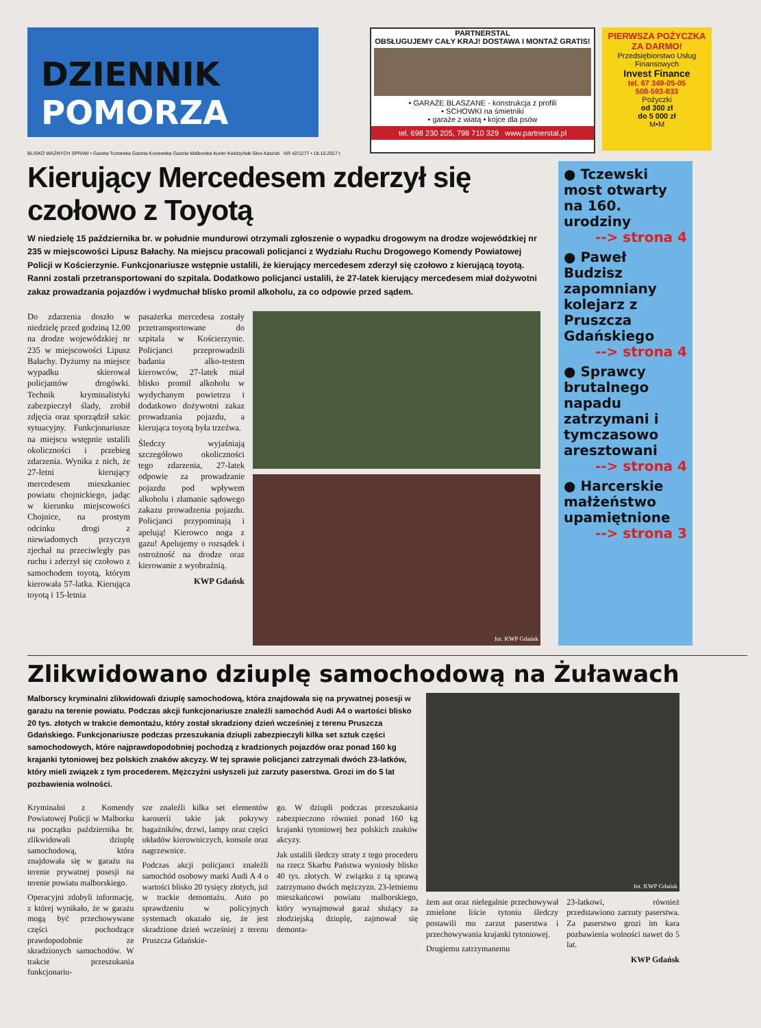DZIENNIK
POMORZA
BLISKO WAŻNYCH SPRAW • Gazeta Tczewska Gazeta Kociewska Gazeta Malborska Kurier Kwidzyński Głos Kaszub NR 42/1277 • 18.10.2017 r.
PARTNERSTAL
OBSŁUGUJEMY CAŁY KRAJ! DOSTAWA I MONTAŻ GRATIS!
• GARAŻE BLASZANE - konstrukcja z profili
• SCHOWKI na śmietniki
• garaże z wiatą • kojce dla psów
tel. 698 230 205, 798 710 329 www.partnerstal.pl
PIERWSZA POŻYCZKA ZA DARMO!
Przedsiębiorstwo Usług Finansowych
Invest Finance
tel. 67 349-05-05
508-593-833
Pożyczki
od 300 zł
do 5 000 zł
M•M
Kierujący Mercedesem zderzył się czołowo z Toyotą
W niedzielę 15 października br. w południe mundurowi otrzymali zgłoszenie o wypadku drogowym na drodze wojewódzkiej nr 235 w miejscowości Lipusz Bałachy. Na miejscu pracowali policjanci z Wydziału Ruchu Drogowego Komendy Powiatowej Policji w Kościerzynie. Funkcjonariusze wstępnie ustalili, że kierujący mercedesem zderzył się czołowo z kierującą toyotą. Ranni zostali przetransportowani do szpitala. Dodatkowo policjanci ustalili, że 27-latek kierujący mercedesem miał dożywotni zakaz prowadzania pojazdów i wydmuchał blisko promil alkoholu, za co odpowie przed sądem.
Do zdarzenia doszło w niedzielę przed godziną 12.00 na drodze wojewódzkiej nr 235 w miejscowości Lipusz Bałachy. Dyżurny na miejsce wypadku skierował policjantów drogówki. Technik kryminalistyki zabezpieczył ślady, zrobił zdjęcia oraz sporządził szkic sytuacyjny. Funkcjonariusze na miejscu wstępnie ustalili okoliczności i przebieg zdarzenia. Wynika z nich, że 27-letni kierujący mercedesem mieszkaniec powiatu chojnickiego, jadąc w kierunku miejscowości Chojnice, na prostym odcinku drogi z niewiadomych przyczyn zjechał na przeciwległy pas ruchu i zderzył się czołowo z samochodem toyotą, którym kierowała 57-latka. Kierująca toyotą i 15-letnia
pasażerka mercedesa zostały przetransportowane do szpitala w Kościerzynie. Policjanci przeprowadzili badania alko-testem kierowców, 27-latek miał blisko promil alkoholu w wydychanym powietrzu i dodatkowo dożywotni zakaz prowadzania pojazdu, a kierująca toyotą była trzeźwa.
Śledczy wyjaśniają szczegółowo okoliczności tego zdarzenia, 27-latek odpowie za prowadzanie pojazdu pod wpływem alkoholu i złamanie sądowego zakazu prowadzenia pojazdu. Policjanci przypominają i apelują! Kierowco noga z gazu! Apelujemy o rozsądek i ostrożność na drodze oraz kierowanie z wyobraźnią.
KWP Gdańsk
fot. KWP Gdańsk
● Tczewski most otwarty na 160. urodziny
--> strona 4
● Paweł Budzisz zapomniany kolejarz z Pruszcza Gdańskiego
--> strona 4
● Sprawcy brutalnego napadu zatrzymani i tymczasowo aresztowani
--> strona 4
● Harcerskie małżeństwo upamiętnione
--> strona 3
Zlikwidowano dziuplę samochodową na Żuławach
Malborscy kryminalni zlikwidowali dziuplę samochodową, która znajdowała się na prywatnej posesji w garażu na terenie powiatu. Podczas akcji funkcjonariusze znaleźli samochód Audi A4 o wartości blisko 20 tys. złotych w trakcie demontażu, który został skradziony dzień wcześniej z terenu Pruszcza Gdańskiego. Funkcjonariusze podczas przeszukania dziupli zabezpieczyli kilka set sztuk części samochodowych, które najprawdopodobniej pochodzą z kradzionych pojazdów oraz ponad 160 kg krajanki tytoniowej bez polskich znaków akcyzy. W tej sprawie policjanci zatrzymali dwóch 23-latków, który mieli związek z tym procederem. Mężczyźni usłyszeli już zarzuty paserstwa. Grozi im do 5 lat pozbawienia wolności.
Kryminalni z Komendy Powiatowej Policji w Malborku na początku października br. zlikwidowali dziuplę samochodową, która znajdowała się w garażu na terenie prywatnej posesji na terenie powiatu malborskiego.
Operacyjni zdobyli informację, z której wynikało, że w garażu mogą być przechowywane części pochodzące prawdopodobnie ze skradzionych samochodów. W trakcie przeszukania funkcjonariu-
sze znaleźli kilka set elementów karoserii takie jak pokrywy bagażników, drzwi, lampy oraz części układów kierowniczych, konsole oraz nagrzewnice.
Podczas akcji policjanci znaleźli samochód osobowy marki Audi A 4 o wartości blisko 20 tysięcy złotych, już w trackie demontażu. Auto po sprawdzeniu w policyjnych systemach okazało się, że jest skradzione dzień wcześniej z terenu Pruszcza Gdańskie-
go. W dziupli podczas przeszukania zabezpieczono również ponad 160 kg krajanki tytoniowej bez polskich znaków akcyzy.
Jak ustalili śledczy straty z tego procederu na rzecz Skarbu Państwa wyniosły blisko 40 tys. złotych. W związku z tą sprawą zatrzymano dwóch mężczyzn. 23-letniemu mieszkańcowi powiatu malborskiego, który wynajmował garaż służący za złodziejską dziuplę, zajmował się demonta-
fot. KWP Gdańsk
żem aut oraz nielegalnie przechowywał zmielone liście tytoniu śledczy postawili mu zarzut paserstwa i przechowywania krajanki tytoniowej.
Drugiemu zatrzymanemu
23-latkowi, również przedstawiono zarzuty paserstwa. Za paserstwo grozi im kara pozbawienia wolności nawet do 5 lat.
KWP Gdańsk